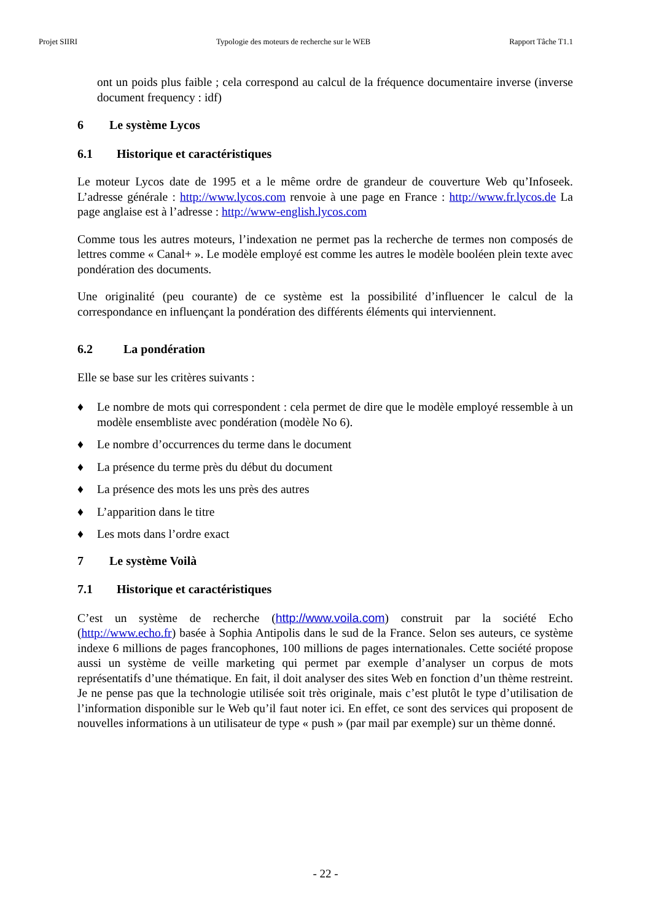Projet SIIRI Typologie des moteurs de recherche sur le WEB Rapport Tâche T1.1
ont un poids plus faible ; cela correspond au calcul de la fréquence documentaire inverse (inverse document frequency : idf)
6 Le système Lycos
6.1 Historique et caractéristiques
Le moteur Lycos date de 1995 et a le même ordre de grandeur de couverture Web qu’Infoseek. L’adresse générale : http://www.lycos.com renvoie à une page en France : http://www.fr.lycos.de La page anglaise est à l’adresse : http://www-english.lycos.com
Comme tous les autres moteurs, l’indexation ne permet pas la recherche de termes non composés de lettres comme « Canal+ ». Le modèle employé est comme les autres le modèle booléen plein texte avec pondération des documents.
Une originalité (peu courante) de ce système est la possibilité d’influencer le calcul de la correspondance en influençant la pondération des différents éléments qui interviennent.
6.2 La pondération
Elle se base sur les critères suivants :
♦ Le nombre de mots qui correspondent : cela permet de dire que le modèle employé ressemble à un modèle ensembliste avec pondération (modèle No 6).
♦ Le nombre d’occurrences du terme dans le document
♦ La présence du terme près du début du document
♦ La présence des mots les uns près des autres
♦ L’apparition dans le titre
♦ Les mots dans l’ordre exact
7 Le système Voilà
7.1 Historique et caractéristiques
C’est un système de recherche (http://www.voila.com) construit par la société Echo (http://www.echo.fr) basée à Sophia Antipolis dans le sud de la France. Selon ses auteurs, ce système indexe 6 millions de pages francophones, 100 millions de pages internationales. Cette société propose aussi un système de veille marketing qui permet par exemple d’analyser un corpus de mots représentatifs d’une thématique. En fait, il doit analyser des sites Web en fonction d’un thème restreint. Je ne pense pas que la technologie utilisée soit très originale, mais c’est plutôt le type d’utilisation de l’information disponible sur le Web qu’il faut noter ici. En effet, ce sont des services qui proposent de nouvelles informations à un utilisateur de type « push » (par mail par exemple) sur un thème donné.
- 22 -